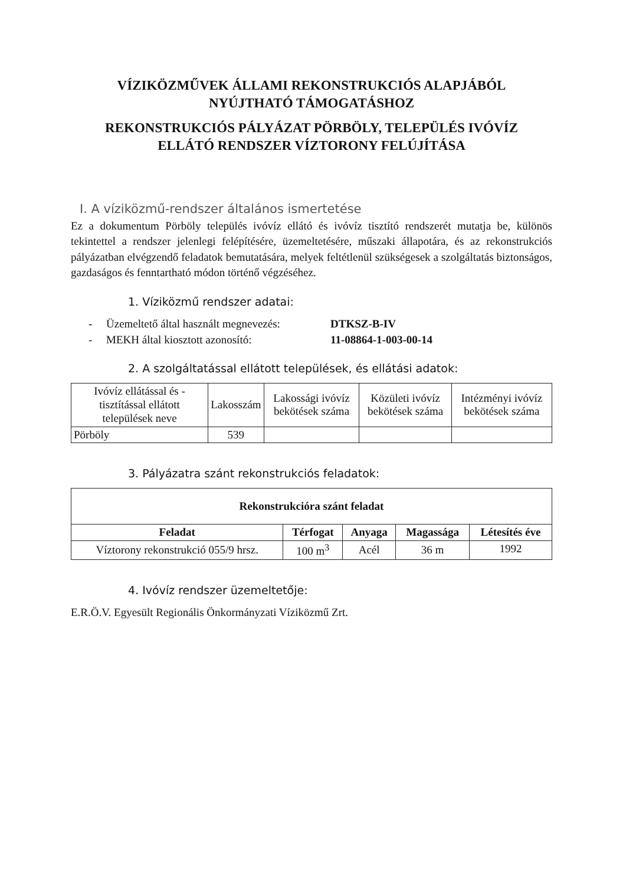VÍZIKÖZMŰVEK ÁLLAMI REKONSTRUKCIÓS ALAPJÁBÓL
NYÚJTHATÓ TÁMOGATÁSHOZ
REKONSTRUKCIÓS PÁLYÁZAT PÖRBÖLY, TELEPÜLÉS IVÓVÍZ
ELLÁTÓ RENDSZER VÍZTORONY FELÚJÍTÁSA
I. A víziközmű-rendszer általános ismertetése
Ez a dokumentum Pörböly település ivóvíz ellátó és ivóvíz tisztító rendszerét mutatja be, különös tekintettel a rendszer jelenlegi felépítésére, üzemeltetésére, műszaki állapotára, és az rekonstrukciós pályázatban elvégzendő feladatok bemutatására, melyek feltétlenül szükségesek a szolgáltatás biztonságos, gazdaságos és fenntartható módon történő végzéséhez.
1. Víziközmű rendszer adatai:
- Üzemeltető által használt megnevezés: DTKSZ-B-IV
- MEKH által kiosztott azonosító: 11-08864-1-003-00-14
2. A szolgáltatással ellátott települések, és ellátási adatok:
| Ivóvíz ellátással és -tisztítással ellátott települések neve | Lakosszám | Lakossági ivóvíz bekötések száma | Közületi ivóvíz bekötések száma | Intézményi ivóvíz bekötések száma |
| --- | --- | --- | --- | --- |
| Pörböly | 539 | | | |
3. Pályázatra szánt rekonstrukciós feladatok:
| Rekonstrukcióra szánt feladat | | | | |
| --- | --- | --- | --- | --- |
| Feladat | Térfogat | Anyaga | Magassága | Létesítés éve |
| Víztorony rekonstrukció 055/9 hrsz. | 100 m<sup>3</sup> | Acél | 36 m | 1992 |
4. Ivóvíz rendszer üzemeltetője:
E.R.Ö.V. Egyesült Regionális Önkormányzati Víziközmű Zrt.